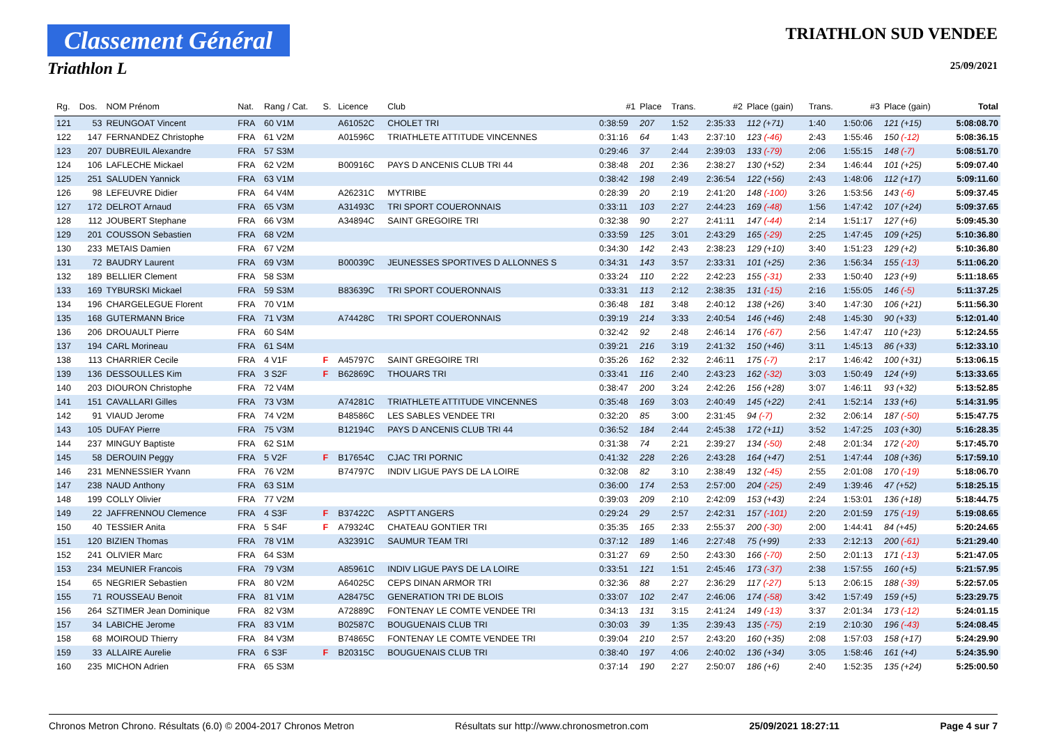Classement Général
Triathlon L
TRIATHLON SUD VENDEE
25/09/2021
| Rg. | Dos. | NOM Prénom | Nat. | Rang / Cat. | S. | Licence | Club | #1 | Place | Trans. | #2 | Place (gain) | Trans. | #3 | Place (gain) | Total |
| --- | --- | --- | --- | --- | --- | --- | --- | --- | --- | --- | --- | --- | --- | --- | --- | --- |
| 121 | 53 | REUNGOAT Vincent | FRA | 60 V1M | | A61052C | CHOLET TRI | 0:38:59 | 207 | 1:52 | 2:35:33 | 112 (+71) | 1:40 | 1:50:06 | 121 (+15) | 5:08:08.70 |
| 122 | 147 | FERNANDEZ Christophe | FRA | 61 V2M | | A01596C | TRIATHLETE ATTITUDE VINCENNES | 0:31:16 | 64 | 1:43 | 2:37:10 | 123 (-46) | 2:43 | 1:55:46 | 150 (-12) | 5:08:36.15 |
| 123 | 207 | DUBREUIL Alexandre | FRA | 57 S3M | | | | 0:29:46 | 37 | 2:44 | 2:39:03 | 133 (-79) | 2:06 | 1:55:15 | 148 (-7) | 5:08:51.70 |
| 124 | 106 | LAFLECHE Mickael | FRA | 62 V2M | | B00916C | PAYS D ANCENIS CLUB TRI 44 | 0:38:48 | 201 | 2:36 | 2:38:27 | 130 (+52) | 2:34 | 1:46:44 | 101 (+25) | 5:09:07.40 |
| 125 | 251 | SALUDEN Yannick | FRA | 63 V1M | | | | 0:38:42 | 198 | 2:49 | 2:36:54 | 122 (+56) | 2:43 | 1:48:06 | 112 (+17) | 5:09:11.60 |
| 126 | 98 | LEFEUVRE Didier | FRA | 64 V4M | | A26231C | MYTRIBE | 0:28:39 | 20 | 2:19 | 2:41:20 | 148 (-100) | 3:26 | 1:53:56 | 143 (-6) | 5:09:37.45 |
| 127 | 172 | DELROT Arnaud | FRA | 65 V3M | | A31493C | TRI SPORT COUERONNAIS | 0:33:11 | 103 | 2:27 | 2:44:23 | 169 (-48) | 1:56 | 1:47:42 | 107 (+24) | 5:09:37.65 |
| 128 | 112 | JOUBERT Stephane | FRA | 66 V3M | | A34894C | SAINT GREGOIRE TRI | 0:32:38 | 90 | 2:27 | 2:41:11 | 147 (-44) | 2:14 | 1:51:17 | 127 (+6) | 5:09:45.30 |
| 129 | 201 | COUSSON Sebastien | FRA | 68 V2M | | | | 0:33:59 | 125 | 3:01 | 2:43:29 | 165 (-29) | 2:25 | 1:47:45 | 109 (+25) | 5:10:36.80 |
| 130 | 233 | METAIS Damien | FRA | 67 V2M | | | | 0:34:30 | 142 | 2:43 | 2:38:23 | 129 (+10) | 3:40 | 1:51:23 | 129 (+2) | 5:10:36.80 |
| 131 | 72 | BAUDRY Laurent | FRA | 69 V3M | | B00039C | JEUNESSES SPORTIVES D ALLONNES S | 0:34:31 | 143 | 3:57 | 2:33:31 | 101 (+25) | 2:36 | 1:56:34 | 155 (-13) | 5:11:06.20 |
| 132 | 189 | BELLIER Clement | FRA | 58 S3M | | | | 0:33:24 | 110 | 2:22 | 2:42:23 | 155 (-31) | 2:33 | 1:50:40 | 123 (+9) | 5:11:18.65 |
| 133 | 169 | TYBURSKI Mickael | FRA | 59 S3M | | B83639C | TRI SPORT COUERONNAIS | 0:33:31 | 113 | 2:12 | 2:38:35 | 131 (-15) | 2:16 | 1:55:05 | 146 (-5) | 5:11:37.25 |
| 134 | 196 | CHARGELEGUE Florent | FRA | 70 V1M | | | | 0:36:48 | 181 | 3:48 | 2:40:12 | 138 (+26) | 3:40 | 1:47:30 | 106 (+21) | 5:11:56.30 |
| 135 | 168 | GUTERMANN Brice | FRA | 71 V3M | | A74428C | TRI SPORT COUERONNAIS | 0:39:19 | 214 | 3:33 | 2:40:54 | 146 (+46) | 2:48 | 1:45:30 | 90 (+33) | 5:12:01.40 |
| 136 | 206 | DROUAULT Pierre | FRA | 60 S4M | | | | 0:32:42 | 92 | 2:48 | 2:46:14 | 176 (-67) | 2:56 | 1:47:47 | 110 (+23) | 5:12:24.55 |
| 137 | 194 | CARL Morineau | FRA | 61 S4M | | | | 0:39:21 | 216 | 3:19 | 2:41:32 | 150 (+46) | 3:11 | 1:45:13 | 86 (+33) | 5:12:33.10 |
| 138 | 113 | CHARRIER Cecile | FRA | 4 V1F | F | A45797C | SAINT GREGOIRE TRI | 0:35:26 | 162 | 2:32 | 2:46:11 | 175 (-7) | 2:17 | 1:46:42 | 100 (+31) | 5:13:06.15 |
| 139 | 136 | DESSOULLES Kim | FRA | 3 S2F | F | B62869C | THOUARS TRI | 0:33:41 | 116 | 2:40 | 2:43:23 | 162 (-32) | 3:03 | 1:50:49 | 124 (+9) | 5:13:33.65 |
| 140 | 203 | DIOURON Christophe | FRA | 72 V4M | | | | 0:38:47 | 200 | 3:24 | 2:42:26 | 156 (+28) | 3:07 | 1:46:11 | 93 (+32) | 5:13:52.85 |
| 141 | 151 | CAVALLARI Gilles | FRA | 73 V3M | | A74281C | TRIATHLETE ATTITUDE VINCENNES | 0:35:48 | 169 | 3:03 | 2:40:49 | 145 (+22) | 2:41 | 1:52:14 | 133 (+6) | 5:14:31.95 |
| 142 | 91 | VIAUD Jerome | FRA | 74 V2M | | B48586C | LES SABLES VENDEE TRI | 0:32:20 | 85 | 3:00 | 2:31:45 | 94 (-7) | 2:32 | 2:06:14 | 187 (-50) | 5:15:47.75 |
| 143 | 105 | DUFAY Pierre | FRA | 75 V3M | | B12194C | PAYS D ANCENIS CLUB TRI 44 | 0:36:52 | 184 | 2:44 | 2:45:38 | 172 (+11) | 3:52 | 1:47:25 | 103 (+30) | 5:16:28.35 |
| 144 | 237 | MINGUY Baptiste | FRA | 62 S1M | | | | 0:31:38 | 74 | 2:21 | 2:39:27 | 134 (-50) | 2:48 | 2:01:34 | 172 (-20) | 5:17:45.70 |
| 145 | 58 | DEROUIN Peggy | FRA | 5 V2F | F | B17654C | CJAC TRI PORNIC | 0:41:32 | 228 | 2:26 | 2:43:28 | 164 (+47) | 2:51 | 1:47:44 | 108 (+36) | 5:17:59.10 |
| 146 | 231 | MENNESSIER Yvann | FRA | 76 V2M | | B74797C | INDIV LIGUE PAYS DE LA LOIRE | 0:32:08 | 82 | 3:10 | 2:38:49 | 132 (-45) | 2:55 | 2:01:08 | 170 (-19) | 5:18:06.70 |
| 147 | 238 | NAUD Anthony | FRA | 63 S1M | | | | 0:36:00 | 174 | 2:53 | 2:57:00 | 204 (-25) | 2:49 | 1:39:46 | 47 (+52) | 5:18:25.15 |
| 148 | 199 | COLLY Olivier | FRA | 77 V2M | | | | 0:39:03 | 209 | 2:10 | 2:42:09 | 153 (+43) | 2:24 | 1:53:01 | 136 (+18) | 5:18:44.75 |
| 149 | 22 | JAFFRENNOU Clemence | FRA | 4 S3F | F | B37422C | ASPTT ANGERS | 0:29:24 | 29 | 2:57 | 2:42:31 | 157 (-101) | 2:20 | 2:01:59 | 175 (-19) | 5:19:08.65 |
| 150 | 40 | TESSIER Anita | FRA | 5 S4F | F | A79324C | CHATEAU GONTIER TRI | 0:35:35 | 165 | 2:33 | 2:55:37 | 200 (-30) | 2:00 | 1:44:41 | 84 (+45) | 5:20:24.65 |
| 151 | 120 | BIZIEN Thomas | FRA | 78 V1M | | A32391C | SAUMUR TEAM TRI | 0:37:12 | 189 | 1:46 | 2:27:48 | 75 (+99) | 2:33 | 2:12:13 | 200 (-61) | 5:21:29.40 |
| 152 | 241 | OLIVIER Marc | FRA | 64 S3M | | | | 0:31:27 | 69 | 2:50 | 2:43:30 | 166 (-70) | 2:50 | 2:01:13 | 171 (-13) | 5:21:47.05 |
| 153 | 234 | MEUNIER Francois | FRA | 79 V3M | | A85961C | INDIV LIGUE PAYS DE LA LOIRE | 0:33:51 | 121 | 1:51 | 2:45:46 | 173 (-37) | 2:38 | 1:57:55 | 160 (+5) | 5:21:57.95 |
| 154 | 65 | NEGRIER Sebastien | FRA | 80 V2M | | A64025C | CEPS DINAN ARMOR TRI | 0:32:36 | 88 | 2:27 | 2:36:29 | 117 (-27) | 5:13 | 2:06:15 | 188 (-39) | 5:22:57.05 |
| 155 | 71 | ROUSSEAU Benoit | FRA | 81 V1M | | A28475C | GENERATION TRI DE BLOIS | 0:33:07 | 102 | 2:47 | 2:46:06 | 174 (-58) | 3:42 | 1:57:49 | 159 (+5) | 5:23:29.75 |
| 156 | 264 | SZTIMER Jean Dominique | FRA | 82 V3M | | A72889C | FONTENAY LE COMTE VENDEE TRI | 0:34:13 | 131 | 3:15 | 2:41:24 | 149 (-13) | 3:37 | 2:01:34 | 173 (-12) | 5:24:01.15 |
| 157 | 34 | LABICHE Jerome | FRA | 83 V1M | | B02587C | BOUGUENAIS CLUB TRI | 0:30:03 | 39 | 1:35 | 2:39:43 | 135 (-75) | 2:19 | 2:10:30 | 196 (-43) | 5:24:08.45 |
| 158 | 68 | MOIROUD Thierry | FRA | 84 V3M | | B74865C | FONTENAY LE COMTE VENDEE TRI | 0:39:04 | 210 | 2:57 | 2:43:20 | 160 (+35) | 2:08 | 1:57:03 | 158 (+17) | 5:24:29.90 |
| 159 | 33 | ALLAIRE Aurelie | FRA | 6 S3F | F | B20315C | BOUGUENAIS CLUB TRI | 0:38:40 | 197 | 4:06 | 2:40:02 | 136 (+34) | 3:05 | 1:58:46 | 161 (+4) | 5:24:35.90 |
| 160 | 235 | MICHON Adrien | FRA | 65 S3M | | | | 0:37:14 | 190 | 2:27 | 2:50:07 | 186 (+6) | 2:40 | 1:52:35 | 135 (+24) | 5:25:00.50 |
Chronos Metron Chrono. Résultats (6.0) © 2004-2017 Chronos Metron Résultats sur http://www.chronosmetron.com 25/09/2021 18:27:11 Page 4 sur 7